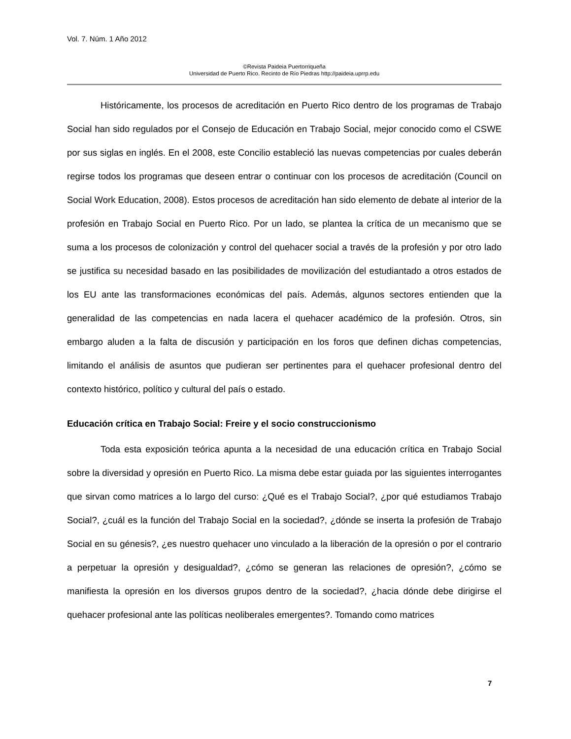Vol. 7. Núm. 1 Año 2012
©Revista Paideia Puertorriqueña
Universidad de Puerto Rico. Recinto de Río Piedras http://paideia.uprrp.edu
Históricamente, los procesos de acreditación en Puerto Rico dentro de los programas de Trabajo Social han sido regulados por el Consejo de Educación en Trabajo Social, mejor conocido como el CSWE por sus siglas en inglés. En el 2008, este Concilio estableció las nuevas competencias por cuales deberán regirse todos los programas que deseen entrar o continuar con los procesos de acreditación (Council on Social Work Education, 2008). Estos procesos de acreditación han sido elemento de debate al interior de la profesión en Trabajo Social en Puerto Rico. Por un lado, se plantea la crítica de un mecanismo que se suma a los procesos de colonización y control del quehacer social a través de la profesión y por otro lado se justifica su necesidad basado en las posibilidades de movilización del estudiantado a otros estados de los EU ante las transformaciones económicas del país. Además, algunos sectores entienden que la generalidad de las competencias en nada lacera el quehacer académico de la profesión. Otros, sin embargo aluden a la falta de discusión y participación en los foros que definen dichas competencias, limitando el análisis de asuntos que pudieran ser pertinentes para el quehacer profesional dentro del contexto histórico, político y cultural del país o estado.
Educación crítica en Trabajo Social: Freire y el socio construccionismo
Toda esta exposición teórica apunta a la necesidad de una educación crítica en Trabajo Social sobre la diversidad y opresión en Puerto Rico. La misma debe estar guiada por las siguientes interrogantes que sirvan como matrices a lo largo del curso: ¿Qué es el Trabajo Social?, ¿por qué estudiamos Trabajo Social?, ¿cuál es la función del Trabajo Social en la sociedad?, ¿dónde se inserta la profesión de Trabajo Social en su génesis?, ¿es nuestro quehacer uno vinculado a la liberación de la opresión o por el contrario a perpetuar la opresión y desigualdad?, ¿cómo se generan las relaciones de opresión?, ¿cómo se manifiesta la opresión en los diversos grupos dentro de la sociedad?, ¿hacia dónde debe dirigirse el quehacer profesional ante las políticas neoliberales emergentes?. Tomando como matrices
7